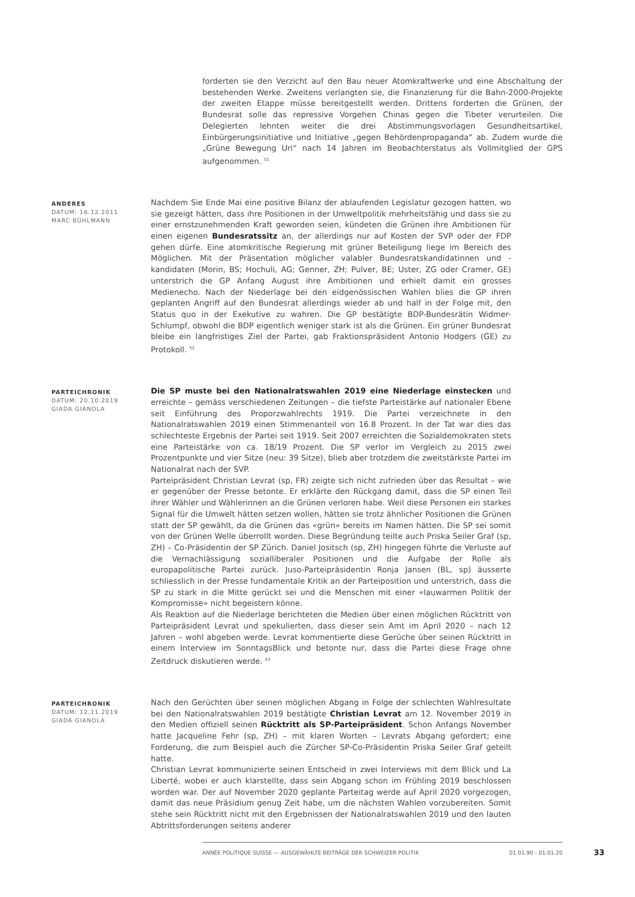forderten sie den Verzicht auf den Bau neuer Atomkraftwerke und eine Abschaltung der bestehenden Werke. Zweitens verlangten sie, die Finanzierung für die Bahn-2000-Projekte der zweiten Etappe müsse bereitgestellt werden. Drittens forderten die Grünen, der Bundesrat solle das repressive Vorgehen Chinas gegen die Tibeter verurteilen. Die Delegierten lehnten weiter die drei Abstimmungsvorlagen Gesundheitsartikel, Einbürgerungsinitiative und Initiative „gegen Behördenpropaganda“ ab. Zudem wurde die „Grüne Bewegung Uri“ nach 14 Jahren im Beobachterstatus als Vollmitglied der GPS aufgenommen. <sup>51</sup>
ANDERES
DATUM: 16.12.2011
MARC BÜHLMANN
Nachdem Sie Ende Mai eine positive Bilanz der ablaufenden Legislatur gezogen hatten, wo sie gezeigt hätten, dass ihre Positionen in der Umweltpolitik mehrheitsfähig und dass sie zu einer ernstzunehmenden Kraft geworden seien, kündeten die Grünen ihre Ambitionen für einen eigenen Bundesratssitz an, der allerdings nur auf Kosten der SVP oder der FDP gehen dürfe. Eine atomkritische Regierung mit grüner Beteiligung liege im Bereich des Möglichen. Mit der Präsentation möglicher valabler Bundesratskandidatinnen und -kandidaten (Morin, BS; Hochuli, AG; Genner, ZH; Pulver, BE; Uster, ZG oder Cramer, GE) unterstrich die GP Anfang August ihre Ambitionen und erhielt damit ein grosses Medienecho. Nach der Niederlage bei den eidgenössischen Wahlen blies die GP ihren geplanten Angriff auf den Bundesrat allerdings wieder ab und half in der Folge mit, den Status quo in der Exekutive zu wahren. Die GP bestätigte BDP-Bundesrätin Widmer-Schlumpf, obwohl die BDP eigentlich weniger stark ist als die Grünen. Ein grüner Bundesrat bleibe ein langfristiges Ziel der Partei, gab Fraktionspräsident Antonio Hodgers (GE) zu Protokoll. <sup>52</sup>
PARTEICHRONIK
DATUM: 20.10.2019
GIADA GIANOLA
Die SP muste bei den Nationalratswahlen 2019 eine Niederlage einstecken und erreichte – gemäss verschiedenen Zeitungen – die tiefste Parteistärke auf nationaler Ebene seit Einführung des Proporzwahlrechts 1919. Die Partei verzeichnete in den Nationalratswahlen 2019 einen Stimmenanteil von 16.8 Prozent. In der Tat war dies das schlechteste Ergebnis der Partei seit 1919. Seit 2007 erreichten die Sozialdemokraten stets eine Parteistärke von ca. 18/19 Prozent. Die SP verlor im Vergleich zu 2015 zwei Prozentpunkte und vier Sitze (neu: 39 Sitze), blieb aber trotzdem die zweitstärkste Partei im Nationalrat nach der SVP.
Parteipräsident Christian Levrat (sp, FR) zeigte sich nicht zufrieden über das Resultat – wie er gegenüber der Presse betonte. Er erklärte den Rückgang damit, dass die SP einen Teil ihrer Wähler und Wählerinnen an die Grünen verloren habe. Weil diese Personen ein starkes Signal für die Umwelt hätten setzen wollen, hätten sie trotz ähnlicher Positionen die Grünen statt der SP gewählt, da die Grünen das «grün» bereits im Namen hätten. Die SP sei somit von der Grünen Welle überrollt worden. Diese Begründung teilte auch Priska Seiler Graf (sp, ZH) – Co-Präsidentin der SP Zürich. Daniel Jositsch (sp, ZH) hingegen führte die Verluste auf die Vernachlässigung sozialliberaler Positionen und die Aufgabe der Rolle als europapolitische Partei zurück. Juso-Parteipräsidentin Ronja Jansen (BL, sp) äusserte schliesslich in der Presse fundamentale Kritik an der Parteiposition und unterstrich, dass die SP zu stark in die Mitte gerückt sei und die Menschen mit einer «lauwarmen Politik der Kompromisse» nicht begeistern könne.
Als Reaktion auf die Niederlage berichteten die Medien über einen möglichen Rücktritt von Parteipräsident Levrat und spekulierten, dass dieser sein Amt im April 2020 – nach 12 Jahren – wohl abgeben werde. Levrat kommentierte diese Gerüche über seinen Rücktritt in einem Interview im SonntagsBlick und betonte nur, dass die Partei diese Frage ohne Zeitdruck diskutieren werde. <sup>53</sup>
PARTEICHRONIK
DATUM: 12.11.2019
GIADA GIANOLA
Nach den Gerüchten über seinen möglichen Abgang in Folge der schlechten Wahlresultate bei den Nationalratswahlen 2019 bestätigte Christian Levrat am 12. November 2019 in den Medien offiziell seinen Rücktritt als SP-Parteipräsident. Schon Anfangs November hatte Jacqueline Fehr (sp, ZH) – mit klaren Worten – Levrats Abgang gefordert; eine Forderung, die zum Beispiel auch die Zürcher SP-Co-Präsidentin Priska Seiler Graf geteilt hatte.
Christian Levrat kommunizierte seinen Entscheid in zwei Interviews mit dem Blick und La Liberté, wobei er auch klarstellte, dass sein Abgang schon im Frühling 2019 beschlossen worden war. Der auf November 2020 geplante Parteitag werde auf April 2020 vorgezogen, damit das neue Präsidium genug Zeit habe, um die nächsten Wahlen vorzubereiten. Somit stehe sein Rücktritt nicht mit den Ergebnissen der Nationalratswahlen 2019 und den lauten Abtrittsforderungen seitens anderer
ANNÉE POLITIQUE SUISSE — AUSGEWÄHLTE BEITRÄGE DER SCHWEIZER POLITIK 01.01.90 - 01.01.20
33